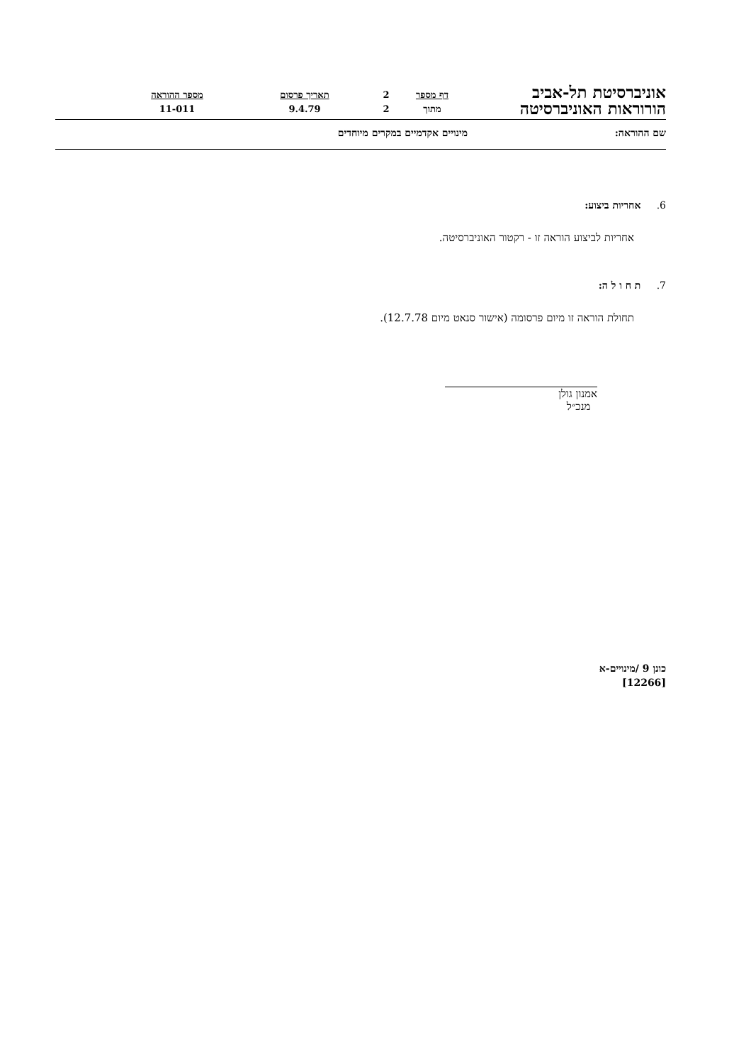אוניברסיטת תל-אביב
הורוראות האוניברסיטה
דף מספר
מתוך
2
2
תאריך פרסום
9.4.79
מספר ההוראה
11-011
שם ההוראה: מינויים אקדמיים במקרים מיוחדים
6. אחריות ביצוע:
אחריות לביצוע הוראה זו - רקטור האוניברסיטה.
7. ת ח ו ל ה:
תחולת הוראה זו מיום פרסומה (אישור סנאט מיום 12.7.78).
אמנון גולן
מנכ״ל
כונן 9 /מינויים-א
[12266]